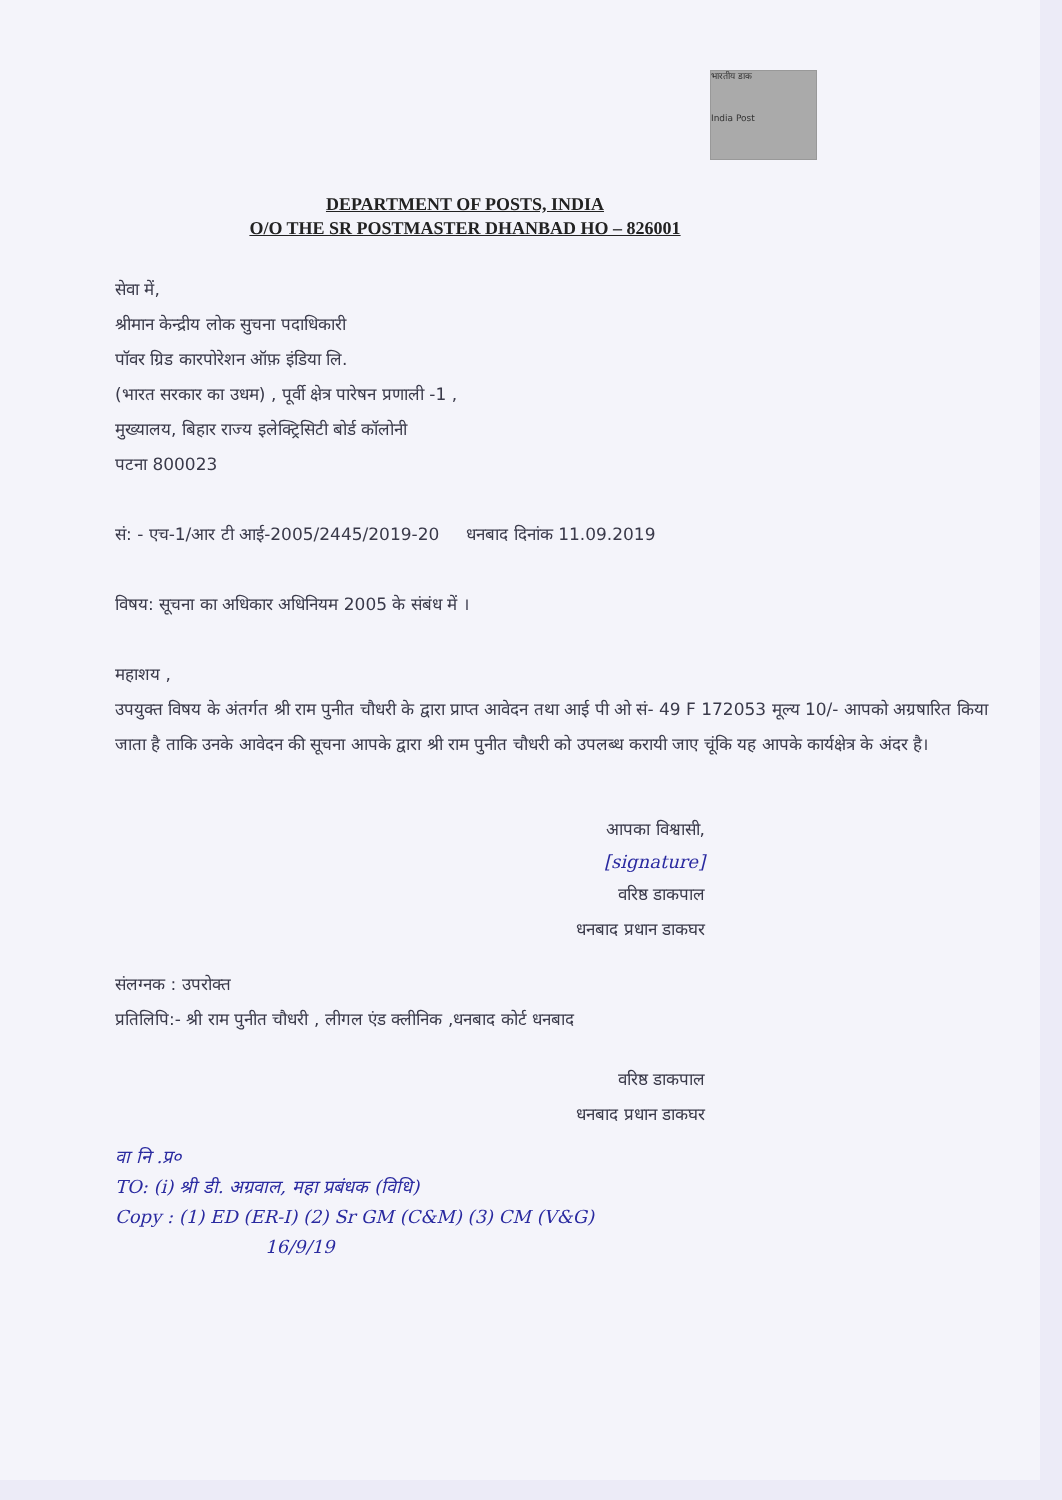भारतीय डाक
India Post
DEPARTMENT OF POSTS, INDIA
O/O THE SR POSTMASTER DHANBAD HO – 826001
सेवा में,
श्रीमान केन्द्रीय लोक सुचना पदाधिकारी
पॉवर ग्रिड कारपोरेशन ऑफ़ इंडिया लि.
(भारत सरकार का उधम) , पूर्वी क्षेत्र पारेषन प्रणाली -1 ,
मुख्यालय, बिहार राज्य इलेक्ट्रिसिटी बोर्ड कॉलोनी
पटना 800023
सं: - एच-1/आर टी आई-2005/2445/2019-20 धनबाद दिनांक 11.09.2019
विषय: सूचना का अधिकार अधिनियम 2005 के संबंध में ।
महाशय ,
उपयुक्त विषय के अंतर्गत श्री राम पुनीत चौधरी के द्वारा प्राप्त आवेदन तथा आई पी ओ सं- 49 F 172053 मूल्य 10/- आपको अग्रषारित किया जाता है ताकि उनके आवेदन की सूचना आपके द्वारा श्री राम पुनीत चौधरी को उपलब्ध करायी जाए चूंकि यह आपके कार्यक्षेत्र के अंदर है।
आपका विश्वासी,
[signature]
वरिष्ठ डाकपाल
धनबाद प्रधान डाकघर
संलग्नक : उपरोक्त
प्रतिलिपि:- श्री राम पुनीत चौधरी , लीगल एंड क्लीनिक ,धनबाद कोर्ट धनबाद
वरिष्ठ डाकपाल
धनबाद प्रधान डाकघर
वा नि .प्र०
TO: (i) श्री डी. अग्रवाल, महा प्रबंधक (विधि)
Copy : (1) ED (ER-I) (2) Sr GM (C&M) (3) CM (V&G)
16/9/19